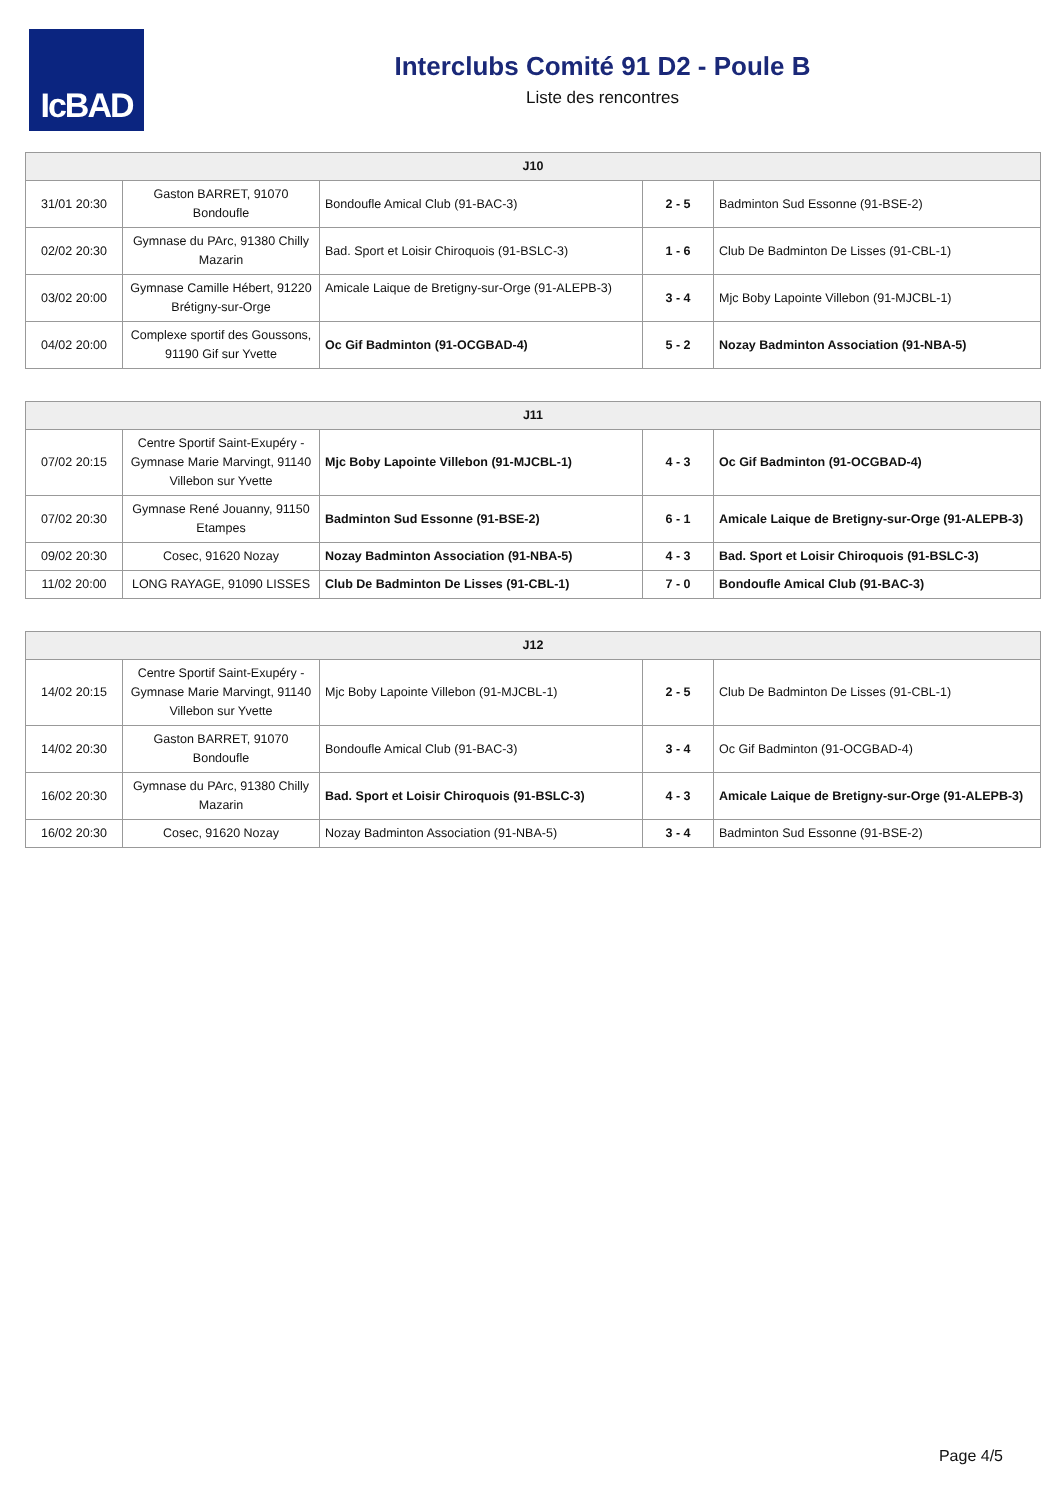IcBAD
Interclubs Comité 91 D2 - Poule B
Liste des rencontres
| J10 | | | | |
| --- | --- | --- | --- | --- |
| 31/01 20:30 | Gaston BARRET, 91070 Bondoufle | Bondoufle Amical Club (91-BAC-3) | 2 - 5 | Badminton Sud Essonne (91-BSE-2) |
| 02/02 20:30 | Gymnase du PArc, 91380 Chilly Mazarin | Bad. Sport et Loisir Chiroquois (91-BSLC-3) | 1 - 6 | Club De Badminton De Lisses (91-CBL-1) |
| 03/02 20:00 | Gymnase Camille Hébert, 91220 Brétigny-sur-Orge | Amicale Laique de Bretigny-sur-Orge (91-ALEPB-3) | 3 - 4 | Mjc Boby Lapointe Villebon (91-MJCBL-1) |
| 04/02 20:00 | Complexe sportif des Goussons, 91190 Gif sur Yvette | Oc Gif Badminton (91-OCGBAD-4) | 5 - 2 | Nozay Badminton Association (91-NBA-5) |
| J11 | | | | |
| --- | --- | --- | --- | --- |
| 07/02 20:15 | Centre Sportif Saint-Exupéry - Gymnase Marie Marvingt, 91140 Villebon sur Yvette | Mjc Boby Lapointe Villebon (91-MJCBL-1) | 4 - 3 | Oc Gif Badminton (91-OCGBAD-4) |
| 07/02 20:30 | Gymnase René Jouanny, 91150 Etampes | Badminton Sud Essonne (91-BSE-2) | 6 - 1 | Amicale Laique de Bretigny-sur-Orge (91-ALEPB-3) |
| 09/02 20:30 | Cosec, 91620 Nozay | Nozay Badminton Association (91-NBA-5) | 4 - 3 | Bad. Sport et Loisir Chiroquois (91-BSLC-3) |
| 11/02 20:00 | LONG RAYAGE, 91090 LISSES | Club De Badminton De Lisses (91-CBL-1) | 7 - 0 | Bondoufle Amical Club (91-BAC-3) |
| J12 | | | | |
| --- | --- | --- | --- | --- |
| 14/02 20:15 | Centre Sportif Saint-Exupéry - Gymnase Marie Marvingt, 91140 Villebon sur Yvette | Mjc Boby Lapointe Villebon (91-MJCBL-1) | 2 - 5 | Club De Badminton De Lisses (91-CBL-1) |
| 14/02 20:30 | Gaston BARRET, 91070 Bondoufle | Bondoufle Amical Club (91-BAC-3) | 3 - 4 | Oc Gif Badminton (91-OCGBAD-4) |
| 16/02 20:30 | Gymnase du PArc, 91380 Chilly Mazarin | Bad. Sport et Loisir Chiroquois (91-BSLC-3) | 4 - 3 | Amicale Laique de Bretigny-sur-Orge (91-ALEPB-3) |
| 16/02 20:30 | Cosec, 91620 Nozay | Nozay Badminton Association (91-NBA-5) | 3 - 4 | Badminton Sud Essonne (91-BSE-2) |
Page 4/5